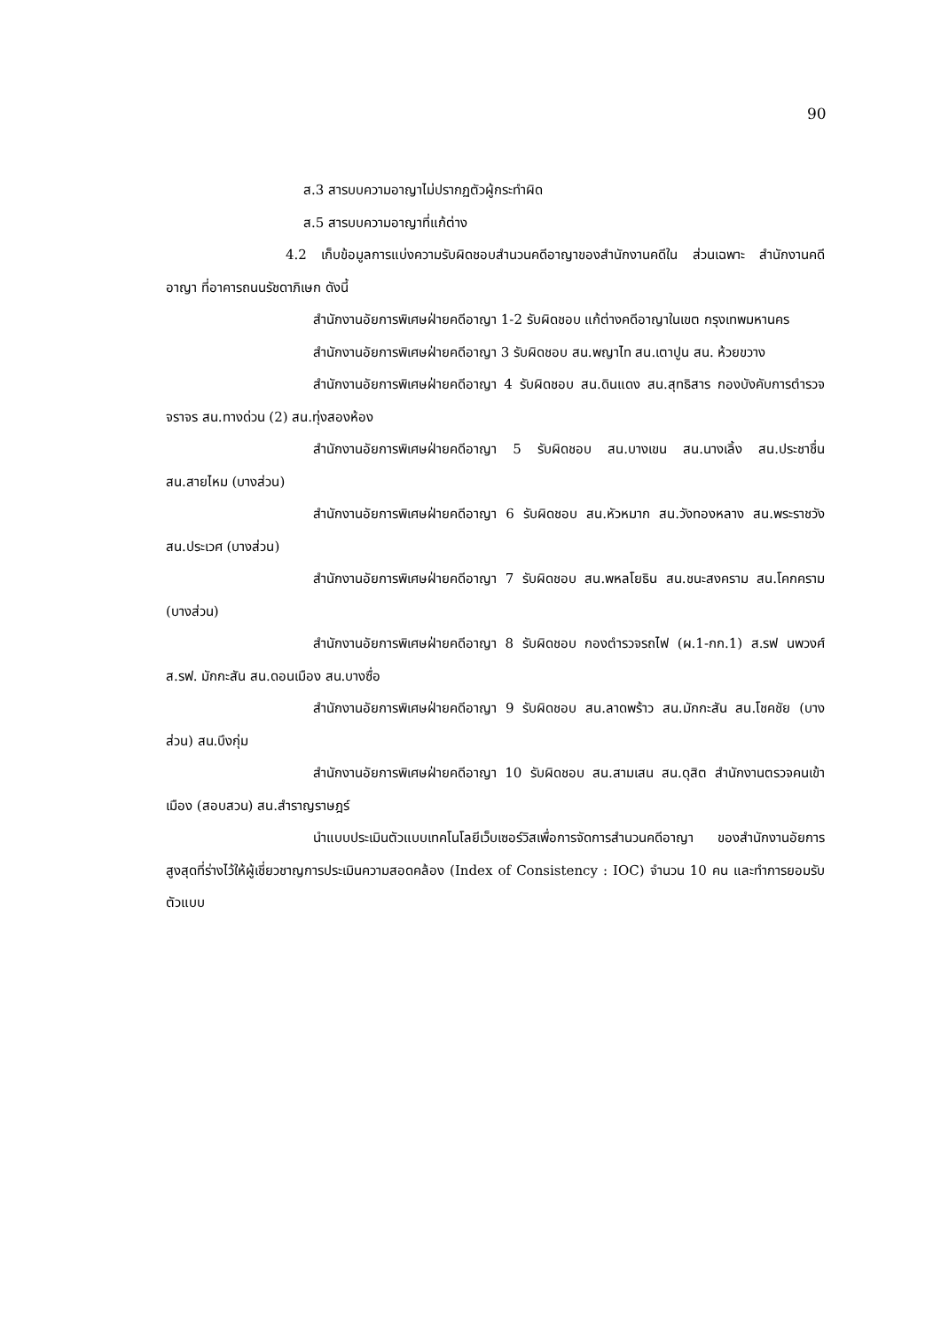90
ส.3 สารบบความอาญาไม่ปรากฏตัวผู้กระทำผิด
ส.5 สารบบความอาญาที่แก้ต่าง
4.2 เก็บข้อมูลการแบ่งความรับผิดชอบสำนวนคดีอาญาของสำนักงานคดีใน ส่วนเฉพาะ สำนักงานคดีอาญา ที่อาคารถนนรัชดาภิเษก ดังนี้
สำนักงานอัยการพิเศษฝ่ายคดีอาญา 1-2 รับผิดชอบ แก้ต่างคดีอาญาในเขต กรุงเทพมหานคร
สำนักงานอัยการพิเศษฝ่ายคดีอาญา 3 รับผิดชอบ สน.พญาไท สน.เตาปูน สน. ห้วยขวาง
สำนักงานอัยการพิเศษฝ่ายคดีอาญา 4 รับผิดชอบ สน.ดินแดง สน.สุทธิสาร กองบังคับการตำรวจจราจร สน.ทางด่วน (2) สน.ทุ่งสองห้อง
สำนักงานอัยการพิเศษฝ่ายคดีอาญา 5 รับผิดชอบ สน.บางเขน สน.นางเลิ้ง สน.ประชาชื่น สน.สายไหม (บางส่วน)
สำนักงานอัยการพิเศษฝ่ายคดีอาญา 6 รับผิดชอบ สน.หัวหมาก สน.วังทองหลาง สน.พระราชวัง สน.ประเวศ (บางส่วน)
สำนักงานอัยการพิเศษฝ่ายคดีอาญา 7 รับผิดชอบ สน.พหลโยธิน สน.ชนะสงคราม สน.โคกคราม (บางส่วน)
สำนักงานอัยการพิเศษฝ่ายคดีอาญา 8 รับผิดชอบ กองตำรวจรถไฟ (ผ.1-กก.1) ส.รฟ นพวงศ์ ส.รฟ. มักกะสัน สน.ดอนเมือง สน.บางซื่อ
สำนักงานอัยการพิเศษฝ่ายคดีอาญา 9 รับผิดชอบ สน.ลาดพร้าว สน.มักกะสัน สน.โชคชัย (บางส่วน) สน.บึงกุ่ม
สำนักงานอัยการพิเศษฝ่ายคดีอาญา 10 รับผิดชอบ สน.สามเสน สน.ดุสิต สำนักงานตรวจคนเข้าเมือง (สอบสวน) สน.สำราญราษฎร์
นำแบบประเมินตัวแบบเทคโนโลยีเว็บเซอร์วิสเพื่อการจัดการสำนวนคดีอาญา ของสำนักงานอัยการสูงสุดที่ร่างไว้ให้ผู้เชี่ยวชาญการประเมินความสอดคล้อง (Index of Consistency : IOC) จำนวน 10 คน และทำการยอมรับตัวแบบ